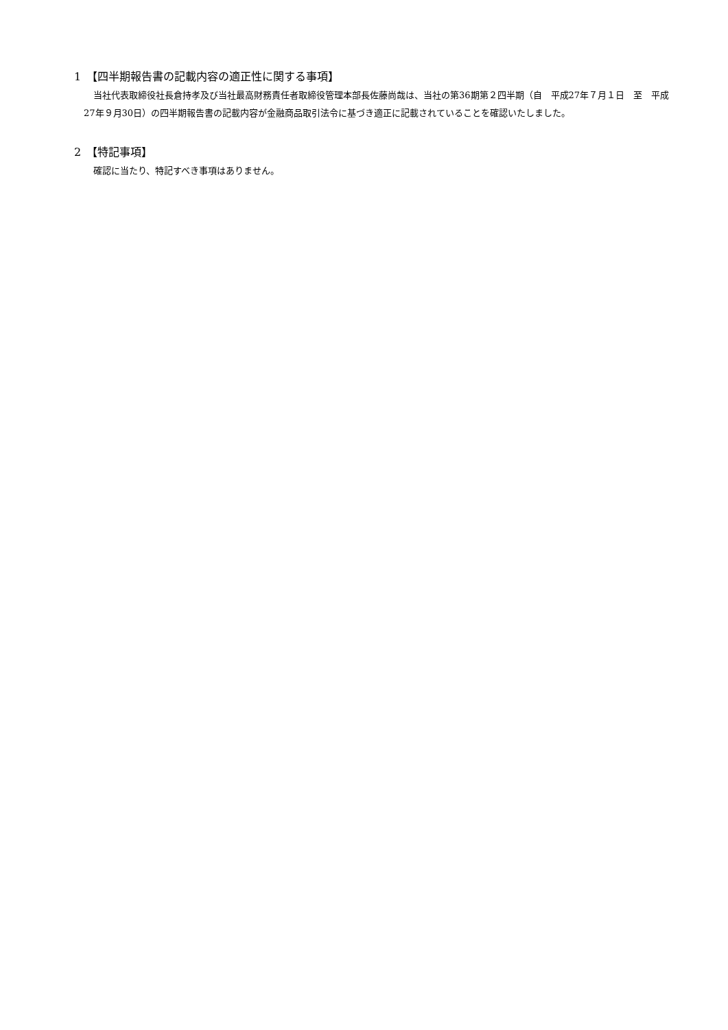1　【四半期報告書の記載内容の適正性に関する事項】
当社代表取締役社長倉持孝及び当社最高財務責任者取締役管理本部長佐藤尚哉は、当社の第36期第２四半期（自　平成27年７月１日　至　平成27年９月30日）の四半期報告書の記載内容が金融商品取引法令に基づき適正に記載されていることを確認いたしました。
2　【特記事項】
確認に当たり、特記すべき事項はありません。